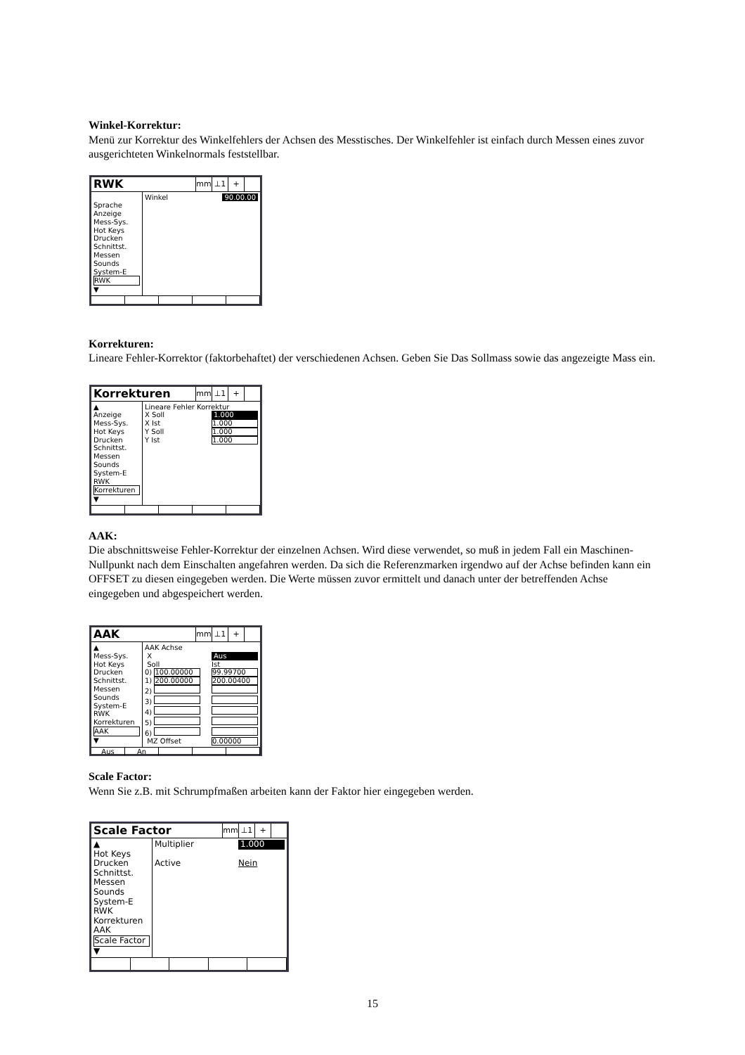Winkel-Korrektur:
Menü zur Korrektur des Winkelfehlers der Achsen des Messtisches. Der Winkelfehler ist einfach durch Messen eines zuvor ausgerichteten Winkelnormals feststellbar.
RWK
mm ⊥1 +
Sprache
Anzeige
Mess-Sys.
Hot Keys
Drucken
Schnittst.
Messen
Sounds
System-E
RWK
▼
Winkel 90.00.00
Korrekturen:
Lineare Fehler-Korrektor (faktorbehaftet) der verschiedenen Achsen. Geben Sie Das Sollmass sowie das angezeigte Mass ein.
Korrekturen
mm ⊥1 +
▲
Anzeige
Mess-Sys.
Hot Keys
Drucken
Schnittst.
Messen
Sounds
System-E
RWK
Korrekturen
▼
Lineare Fehler Korrektur
X Soll 1.000
X Ist 1.000
Y Soll 1.000
Y Ist 1.000
AAK:
Die abschnittsweise Fehler-Korrektur der einzelnen Achsen. Wird diese verwendet, so muß in jedem Fall ein Maschinen-Nullpunkt nach dem Einschalten angefahren werden. Da sich die Referenzmarken irgendwo auf der Achse befinden kann ein OFFSET zu diesen eingegeben werden. Die Werte müssen zuvor ermittelt und danach unter der betreffenden Achse eingegeben und abgespeichert werden.
AAK
mm ⊥1 +
▲
Mess-Sys.
Hot Keys
Drucken
Schnittst.
Messen
Sounds
System-E
RWK
Korrekturen
AAK
▼
AAK Achse
X Aus
Soll Ist
0) 100.00000 99.99700
1) 200.00000 200.00400
2)
3)
4)
5)
6)
MZ Offset 0.00000
Aus An
Scale Factor:
Wenn Sie z.B. mit Schrumpfmaßen arbeiten kann der Faktor hier eingegeben werden.
Scale Factor
mm ⊥1 +
▲
Hot Keys
Drucken
Schnittst.
Messen
Sounds
System-E
RWK
Korrekturen
AAK
Scale Factor
▼
Multiplier 1.000
Active Nein
15